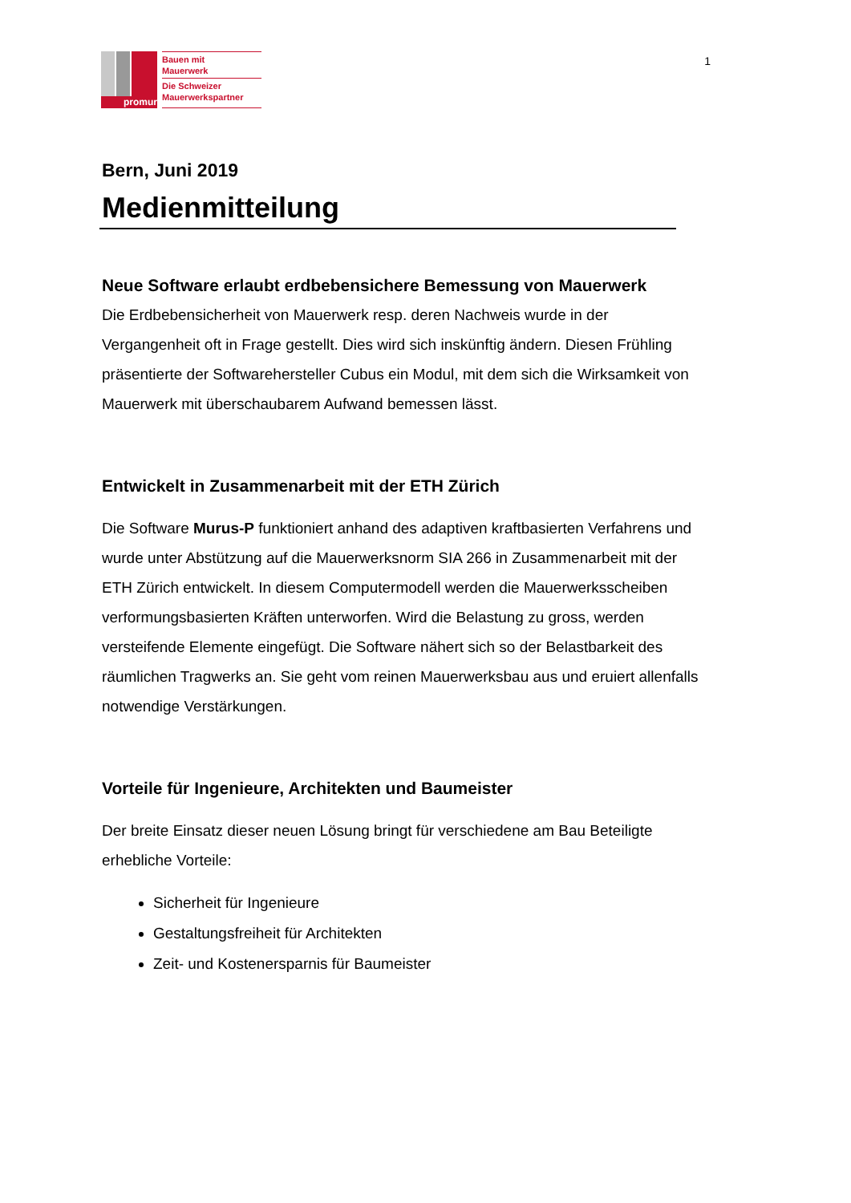promur
Bauen mit
Mauerwerk
Die Schweizer
Mauerwerkspartner
1
Bern, Juni 2019
Medienmitteilung
Neue Software erlaubt erdbebensichere Bemessung von Mauerwerk
Die Erdbebensicherheit von Mauerwerk resp. deren Nachweis wurde in der Vergangenheit oft in Frage gestellt. Dies wird sich inskünftig ändern. Diesen Frühling präsentierte der Softwarehersteller Cubus ein Modul, mit dem sich die Wirksamkeit von Mauerwerk mit überschaubarem Aufwand bemessen lässt.
Entwickelt in Zusammenarbeit mit der ETH Zürich
Die Software Murus-P funktioniert anhand des adaptiven kraftbasierten Verfahrens und wurde unter Abstützung auf die Mauerwerksnorm SIA 266 in Zusammenarbeit mit der ETH Zürich entwickelt. In diesem Computermodell werden die Mauerwerksscheiben verformungsbasierten Kräften unterworfen. Wird die Belastung zu gross, werden versteifende Elemente eingefügt. Die Software nähert sich so der Belastbarkeit des räumlichen Tragwerks an. Sie geht vom reinen Mauerwerksbau aus und eruiert allenfalls notwendige Verstärkungen.
Vorteile für Ingenieure, Architekten und Baumeister
Der breite Einsatz dieser neuen Lösung bringt für verschiedene am Bau Beteiligte erhebliche Vorteile:
Sicherheit für Ingenieure
Gestaltungsfreiheit für Architekten
Zeit- und Kostenersparnis für Baumeister